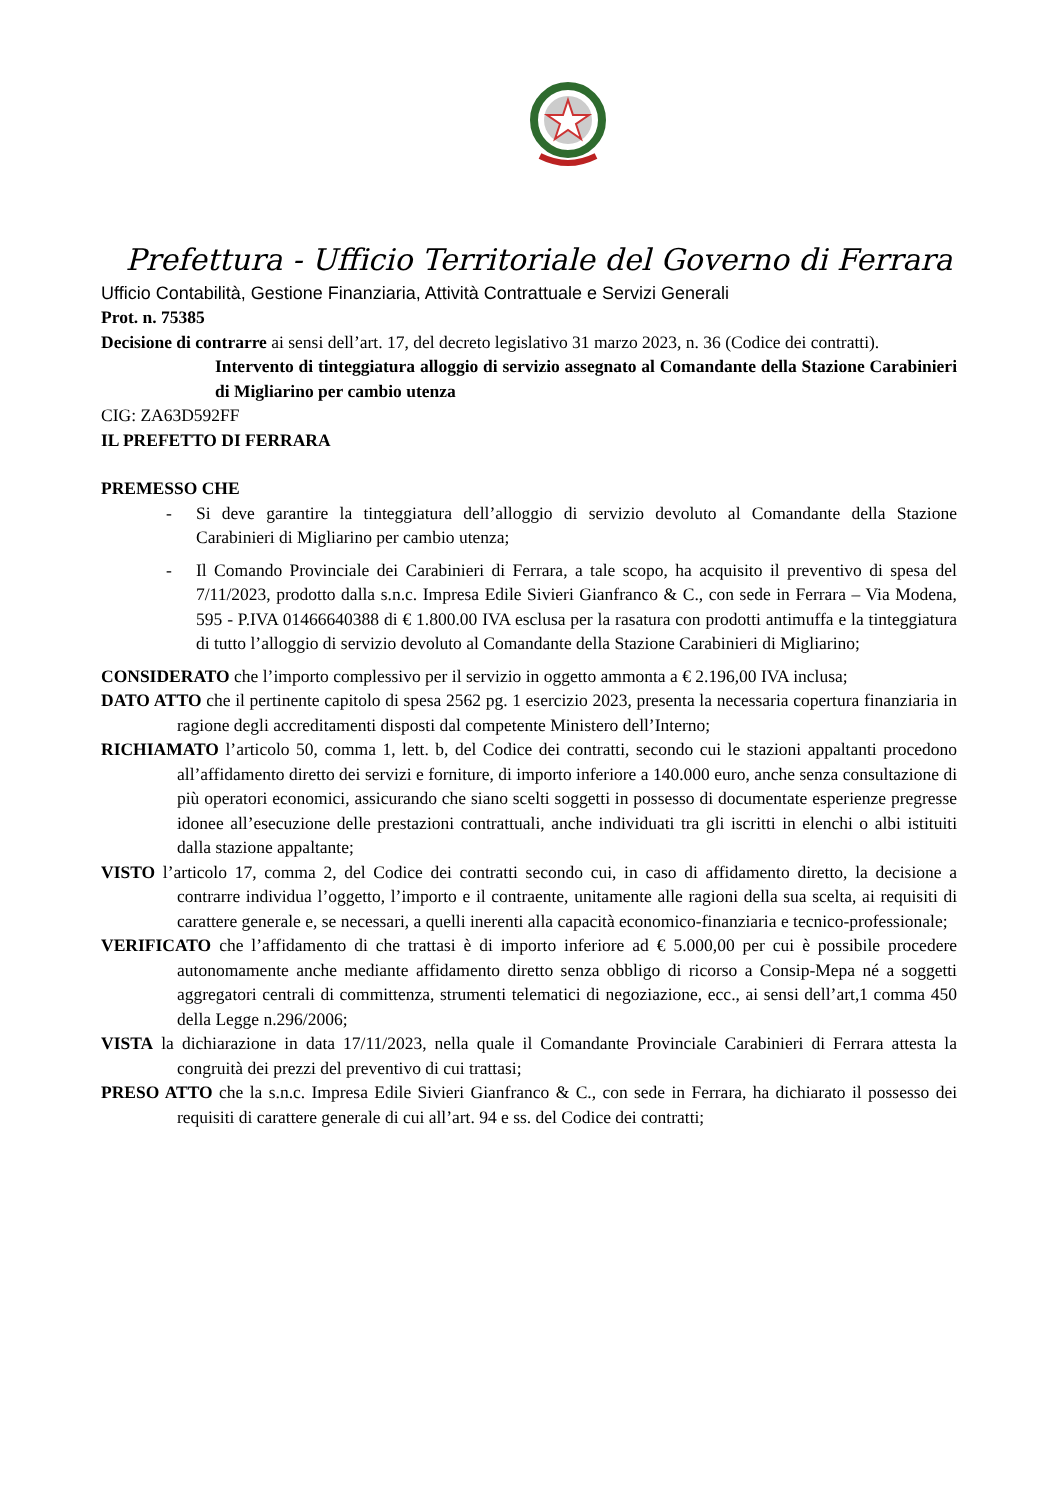Prefettura - Ufficio Territoriale del Governo di Ferrara
Ufficio Contabilità, Gestione Finanziaria, Attività Contrattuale e Servizi Generali
Prot. n. 75385
Decisione di contrarre ai sensi dell’art. 17, del decreto legislativo 31 marzo 2023, n. 36 (Codice dei contratti).
Intervento di tinteggiatura alloggio di servizio assegnato al Comandante della Stazione Carabinieri di Migliarino per cambio utenza
CIG: ZA63D592FF
IL PREFETTO DI FERRARA
PREMESSO CHE
- Si deve garantire la tinteggiatura dell’alloggio di servizio devoluto al Comandante della Stazione Carabinieri di Migliarino per cambio utenza;
- Il Comando Provinciale dei Carabinieri di Ferrara, a tale scopo, ha acquisito il preventivo di spesa del 7/11/2023, prodotto dalla s.n.c. Impresa Edile Sivieri Gianfranco & C., con sede in Ferrara – Via Modena, 595 - P.IVA 01466640388 di € 1.800.00 IVA esclusa per la rasatura con prodotti antimuffa e la tinteggiatura di tutto l’alloggio di servizio devoluto al Comandante della Stazione Carabinieri di Migliarino;
CONSIDERATO che l’importo complessivo per il servizio in oggetto ammonta a € 2.196,00 IVA inclusa;
DATO ATTO che il pertinente capitolo di spesa 2562 pg. 1 esercizio 2023, presenta la necessaria copertura finanziaria in ragione degli accreditamenti disposti dal competente Ministero dell’Interno;
RICHIAMATO l’articolo 50, comma 1, lett. b, del Codice dei contratti, secondo cui le stazioni appaltanti procedono all’affidamento diretto dei servizi e forniture, di importo inferiore a 140.000 euro, anche senza consultazione di più operatori economici, assicurando che siano scelti soggetti in possesso di documentate esperienze pregresse idonee all’esecuzione delle prestazioni contrattuali, anche individuati tra gli iscritti in elenchi o albi istituiti dalla stazione appaltante;
VISTO l’articolo 17, comma 2, del Codice dei contratti secondo cui, in caso di affidamento diretto, la decisione a contrarre individua l’oggetto, l’importo e il contraente, unitamente alle ragioni della sua scelta, ai requisiti di carattere generale e, se necessari, a quelli inerenti alla capacità economico-finanziaria e tecnico-professionale;
VERIFICATO che l’affidamento di che trattasi è di importo inferiore ad € 5.000,00 per cui è possibile procedere autonomamente anche mediante affidamento diretto senza obbligo di ricorso a Consip-Mepa né a soggetti aggregatori centrali di committenza, strumenti telematici di negoziazione, ecc., ai sensi dell’art,1 comma 450 della Legge n.296/2006;
VISTA la dichiarazione in data 17/11/2023, nella quale il Comandante Provinciale Carabinieri di Ferrara attesta la congruità dei prezzi del preventivo di cui trattasi;
PRESO ATTO che la s.n.c. Impresa Edile Sivieri Gianfranco & C., con sede in Ferrara, ha dichiarato il possesso dei requisiti di carattere generale di cui all’art. 94 e ss. del Codice dei contratti;